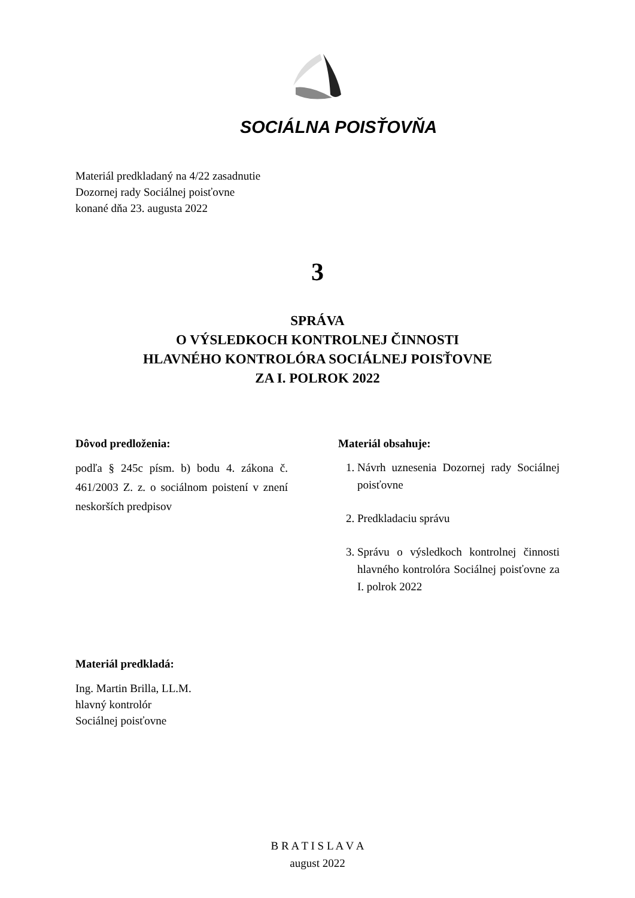SOCIÁLNA POISŤOVŇA
Materiál predkladaný na 4/22 zasadnutie
Dozornej rady Sociálnej poisťovne
konané dňa 23. augusta 2022
3
SPRÁVA
O VÝSLEDKOCH KONTROLNEJ ČINNOSTI
HLAVNÉHO KONTROLÓRA SOCIÁLNEJ POISŤOVNE
ZA I. POLROK 2022
Dôvod predloženia:
podľa § 245c písm. b) bodu 4. zákona č. 461/2003 Z. z. o sociálnom poistení v znení neskorších predpisov
Materiál obsahuje:
1. Návrh uznesenia Dozornej rady Sociálnej poisťovne
2. Predkladaciu správu
3. Správu o výsledkoch kontrolnej činnosti hlavného kontrolóra Sociálnej poisťovne za I. polrok 2022
Materiál predkladá:
Ing. Martin Brilla, LL.M.
hlavný kontrolór
Sociálnej poisťovne
B R A T I S L A V A
august 2022